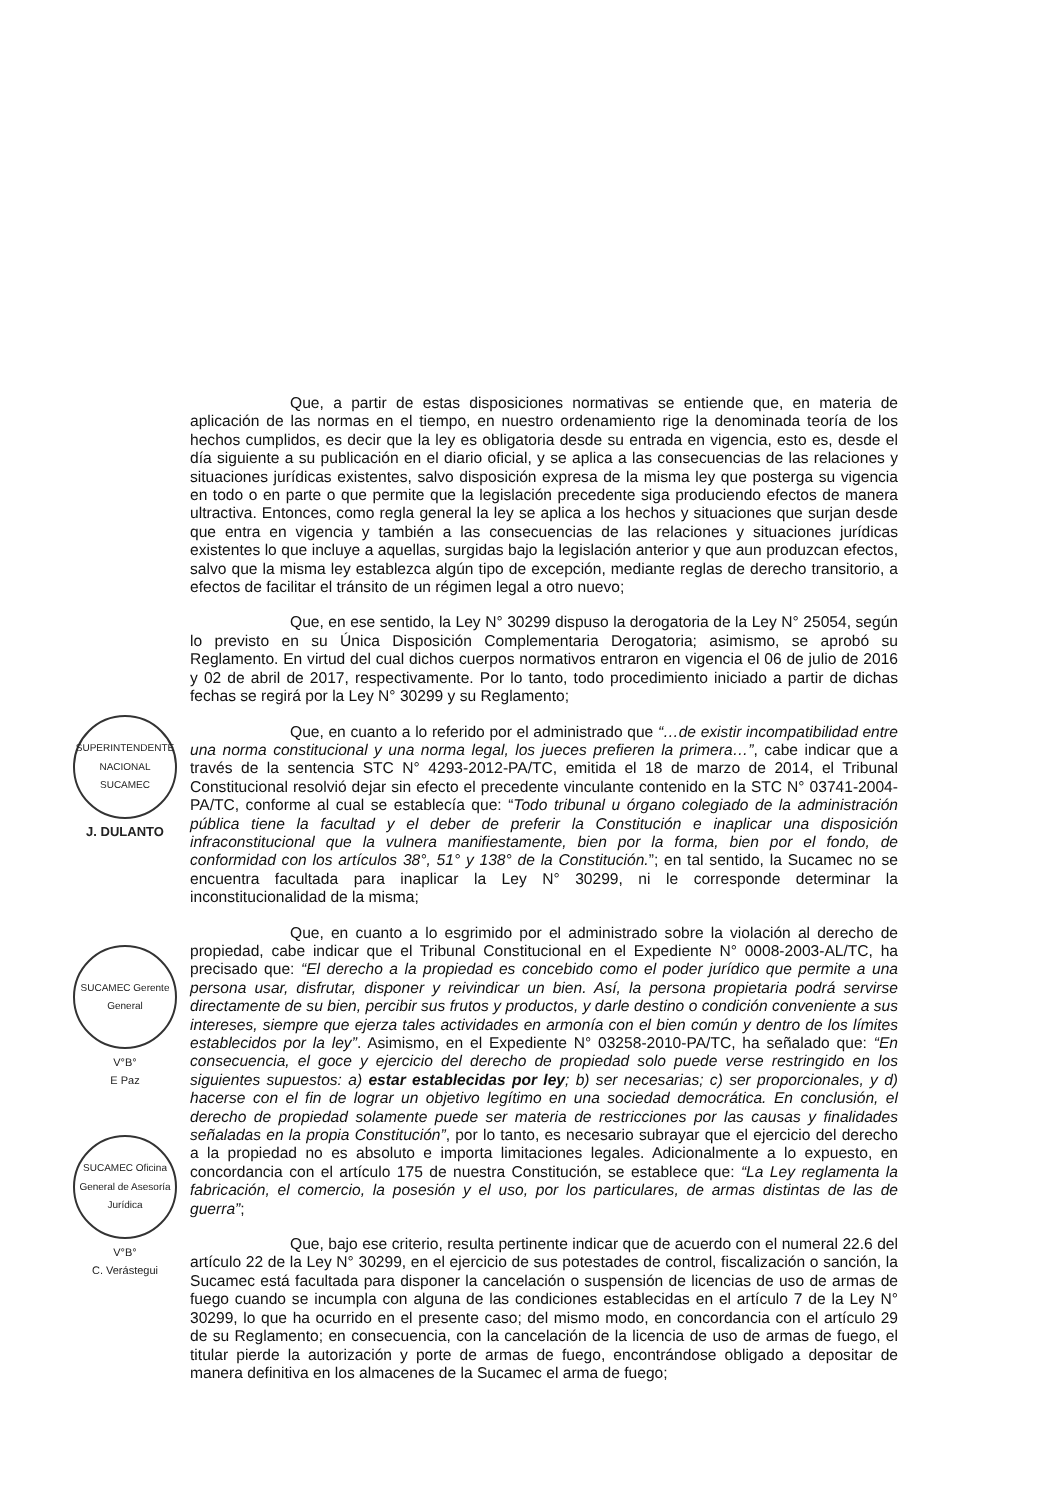SUPERINTENDENTE NACIONAL SUCAMEC
J. DULANTO
SUCAMEC Gerente General
V°B°
E Paz
SUCAMEC Oficina General de Asesoría Jurídica
V°B°
C. Verástegui
Que, a partir de estas disposiciones normativas se entiende que, en materia de aplicación de las normas en el tiempo, en nuestro ordenamiento rige la denominada teoría de los hechos cumplidos, es decir que la ley es obligatoria desde su entrada en vigencia, esto es, desde el día siguiente a su publicación en el diario oficial, y se aplica a las consecuencias de las relaciones y situaciones jurídicas existentes, salvo disposición expresa de la misma ley que posterga su vigencia en todo o en parte o que permite que la legislación precedente siga produciendo efectos de manera ultractiva. Entonces, como regla general la ley se aplica a los hechos y situaciones que surjan desde que entra en vigencia y también a las consecuencias de las relaciones y situaciones jurídicas existentes lo que incluye a aquellas, surgidas bajo la legislación anterior y que aun produzcan efectos, salvo que la misma ley establezca algún tipo de excepción, mediante reglas de derecho transitorio, a efectos de facilitar el tránsito de un régimen legal a otro nuevo;
Que, en ese sentido, la Ley N° 30299 dispuso la derogatoria de la Ley N° 25054, según lo previsto en su Única Disposición Complementaria Derogatoria; asimismo, se aprobó su Reglamento. En virtud del cual dichos cuerpos normativos entraron en vigencia el 06 de julio de 2016 y 02 de abril de 2017, respectivamente. Por lo tanto, todo procedimiento iniciado a partir de dichas fechas se regirá por la Ley N° 30299 y su Reglamento;
Que, en cuanto a lo referido por el administrado que “…de existir incompatibilidad entre una norma constitucional y una norma legal, los jueces prefieren la primera…”, cabe indicar que a través de la sentencia STC N° 4293-2012-PA/TC, emitida el 18 de marzo de 2014, el Tribunal Constitucional resolvió dejar sin efecto el precedente vinculante contenido en la STC N° 03741-2004-PA/TC, conforme al cual se establecía que: “Todo tribunal u órgano colegiado de la administración pública tiene la facultad y el deber de preferir la Constitución e inaplicar una disposición infraconstitucional que la vulnera manifiestamente, bien por la forma, bien por el fondo, de conformidad con los artículos 38°, 51° y 138° de la Constitución.”; en tal sentido, la Sucamec no se encuentra facultada para inaplicar la Ley N° 30299, ni le corresponde determinar la inconstitucionalidad de la misma;
Que, en cuanto a lo esgrimido por el administrado sobre la violación al derecho de propiedad, cabe indicar que el Tribunal Constitucional en el Expediente N° 0008-2003-AL/TC, ha precisado que: “El derecho a la propiedad es concebido como el poder jurídico que permite a una persona usar, disfrutar, disponer y reivindicar un bien. Así, la persona propietaria podrá servirse directamente de su bien, percibir sus frutos y productos, y darle destino o condición conveniente a sus intereses, siempre que ejerza tales actividades en armonía con el bien común y dentro de los límites establecidos por la ley”. Asimismo, en el Expediente N° 03258-2010-PA/TC, ha señalado que: “En consecuencia, el goce y ejercicio del derecho de propiedad solo puede verse restringido en los siguientes supuestos: a) estar establecidas por ley; b) ser necesarias; c) ser proporcionales, y d) hacerse con el fin de lograr un objetivo legítimo en una sociedad democrática. En conclusión, el derecho de propiedad solamente puede ser materia de restricciones por las causas y finalidades señaladas en la propia Constitución”, por lo tanto, es necesario subrayar que el ejercicio del derecho a la propiedad no es absoluto e importa limitaciones legales. Adicionalmente a lo expuesto, en concordancia con el artículo 175 de nuestra Constitución, se establece que: “La Ley reglamenta la fabricación, el comercio, la posesión y el uso, por los particulares, de armas distintas de las de guerra”;
Que, bajo ese criterio, resulta pertinente indicar que de acuerdo con el numeral 22.6 del artículo 22 de la Ley N° 30299, en el ejercicio de sus potestades de control, fiscalización o sanción, la Sucamec está facultada para disponer la cancelación o suspensión de licencias de uso de armas de fuego cuando se incumpla con alguna de las condiciones establecidas en el artículo 7 de la Ley N° 30299, lo que ha ocurrido en el presente caso; del mismo modo, en concordancia con el artículo 29 de su Reglamento; en consecuencia, con la cancelación de la licencia de uso de armas de fuego, el titular pierde la autorización y porte de armas de fuego, encontrándose obligado a depositar de manera definitiva en los almacenes de la Sucamec el arma de fuego;